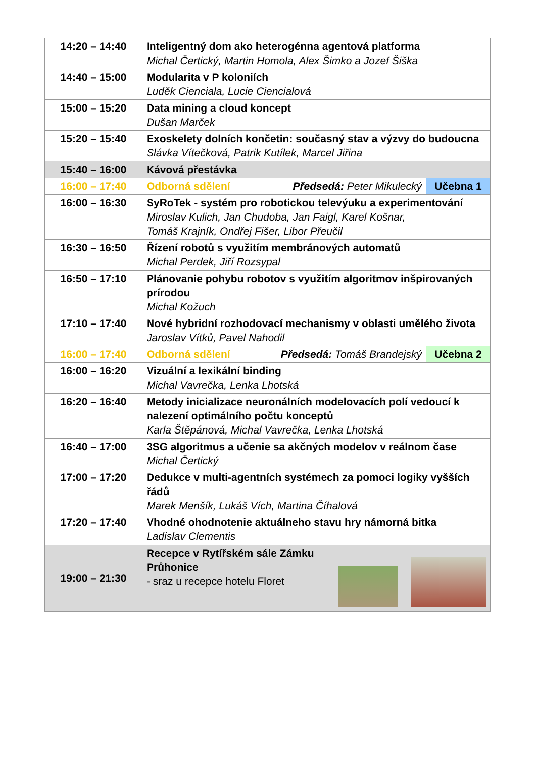| 14:20 – 14:40 | Inteligentný dom ako heterogénna agentová platforma Michal Čertický, Martin Homola, Alex Šimko a Jozef Šiška | |
| 14:40 – 15:00 | Modularita v P koloniích Luděk Cienciala, Lucie Ciencialová | |
| 15:00 – 15:20 | Data mining a cloud koncept Dušan Marček | |
| 15:20 – 15:40 | Exoskelety dolních končetin: současný stav a výzvy do budoucna Slávka Vítečková, Patrik Kutílek, Marcel Jiřina | |
| 15:40 – 16:00 | Kávová přestávka | |
| 16:00 – 17:40 | Odborná sdělení Předsedá: Peter Mikulecký | Učebna 1 |
| 16:00 – 16:30 | SyRoTek - systém pro robotickou televýuku a experimentování Miroslav Kulich, Jan Chudoba, Jan Faigl, Karel Košnar, Tomáš Krajník, Ondřej Fišer, Libor Přeučil | |
| 16:30 – 16:50 | Řízení robotů s využitím membránových automatů Michal Perdek, Jiří Rozsypal | |
| 16:50 – 17:10 | Plánovanie pohybu robotov s využitím algoritmov inšpirovaných prírodou Michal Kožuch | |
| 17:10 – 17:40 | Nové hybridní rozhodovací mechanismy v oblasti umělého života Jaroslav Vítků, Pavel Nahodil | |
| 16:00 – 17:40 | Odborná sdělení Předsedá: Tomáš Brandejský | Učebna 2 |
| 16:00 – 16:20 | Vizuální a lexikální binding Michal Vavrečka, Lenka Lhotská | |
| 16:20 – 16:40 | Metody inicializace neuronálních modelovacích polí vedoucí k nalezení optimálního počtu konceptů Karla Štěpánová, Michal Vavrečka, Lenka Lhotská | |
| 16:40 – 17:00 | 3SG algoritmus a učenie sa akčných modelov v reálnom čase Michal Čertický | |
| 17:00 – 17:20 | Dedukce v multi-agentních systémech za pomoci logiky vyšších řádů Marek Menšík, Lukáš Vích, Martina Číhalová | |
| 17:20 – 17:40 | Vhodné ohodnotenie aktuálneho stavu hry námorná bitka Ladislav Clementis | |
| 19:00 – 21:30 | Recepce v Rytířském sále Zámku Průhonice - sraz u recepce hotelu Floret | |